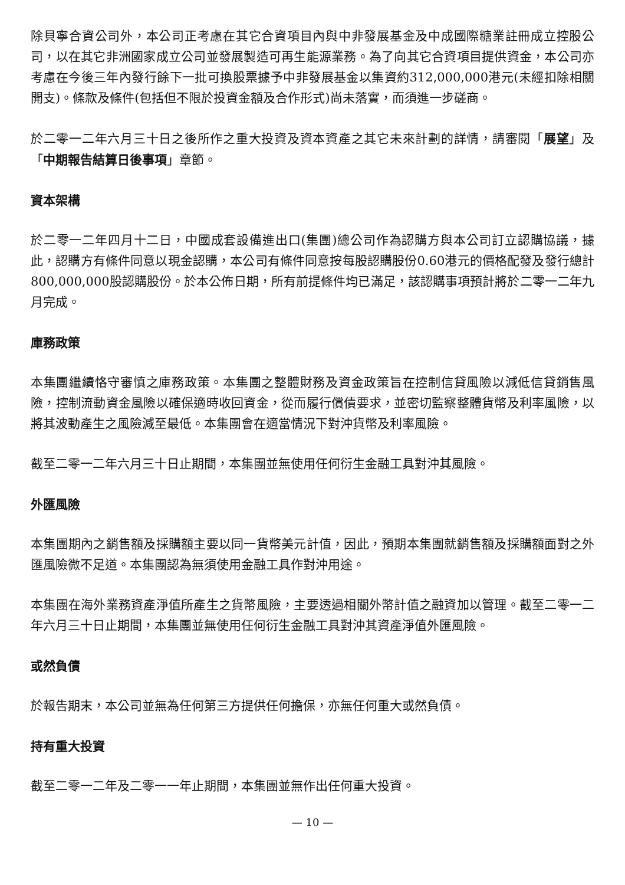除貝寧合資公司外，本公司正考慮在其它合資項目內與中非發展基金及中成國際糖業註冊成立控股公司，以在其它非洲國家成立公司並發展製造可再生能源業務。為了向其它合資項目提供資金，本公司亦考慮在今後三年內發行餘下一批可換股票據予中非發展基金以集資約312,000,000港元(未經扣除相關開支)。條款及條件(包括但不限於投資金額及合作形式)尚未落實，而須進一步磋商。
於二零一二年六月三十日之後所作之重大投資及資本資產之其它未來計劃的詳情，請審閱「展望」及「中期報告結算日後事項」章節。
資本架構
於二零一二年四月十二日，中國成套設備進出口(集團)總公司作為認購方與本公司訂立認購協議，據此，認購方有條件同意以現金認購，本公司有條件同意按每股認購股份0.60港元的價格配發及發行總計800,000,000股認購股份。於本公佈日期，所有前提條件均已滿足，該認購事項預計將於二零一二年九月完成。
庫務政策
本集團繼續恪守審慎之庫務政策。本集團之整體財務及資金政策旨在控制信貸風險以減低信貸銷售風險，控制流動資金風險以確保適時收回資金，從而履行償債要求，並密切監察整體貨幣及利率風險，以將其波動產生之風險減至最低。本集團會在適當情況下對沖貨幣及利率風險。
截至二零一二年六月三十日止期間，本集團並無使用任何衍生金融工具對沖其風險。
外匯風險
本集團期內之銷售額及採購額主要以同一貨幣美元計值，因此，預期本集團就銷售額及採購額面對之外匯風險微不足道。本集團認為無須使用金融工具作對沖用途。
本集團在海外業務資產淨值所產生之貨幣風險，主要透過相關外幣計值之融資加以管理。截至二零一二年六月三十日止期間，本集團並無使用任何衍生金融工具對沖其資產淨值外匯風險。
或然負債
於報告期末，本公司並無為任何第三方提供任何擔保，亦無任何重大或然負債。
持有重大投資
截至二零一二年及二零一一年止期間，本集團並無作出任何重大投資。
— 10 —